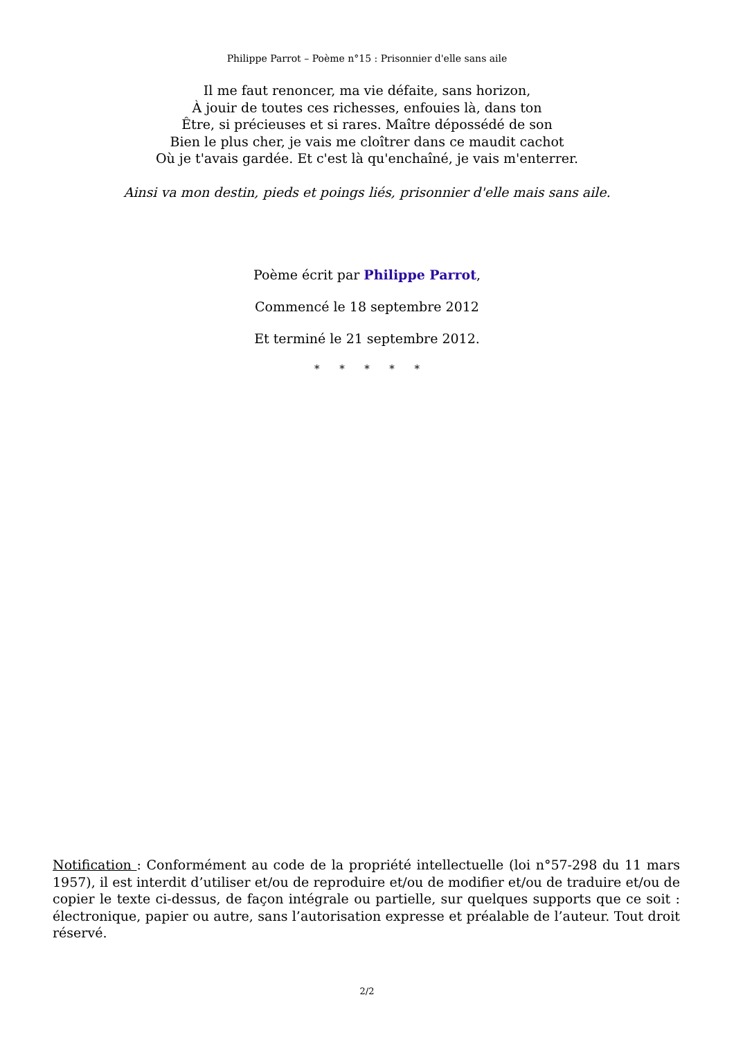Philippe Parrot – Poème n°15 : Prisonnier d'elle sans aile
Il me faut renoncer, ma vie défaite, sans horizon,
À jouir de toutes ces richesses, enfouies là, dans ton
Être, si précieuses et si rares. Maître dépossédé de son
Bien le plus cher, je vais me cloîtrer dans ce maudit cachot
Où je t'avais gardée. Et c'est là qu'enchaîné, je vais m'enterrer.
Ainsi va mon destin, pieds et poings liés, prisonnier d'elle mais sans aile.
Poème écrit par Philippe Parrot,
Commencé le 18 septembre 2012
Et terminé le 21 septembre 2012.
* * * * *
Notification : Conformément au code de la propriété intellectuelle (loi n°57-298 du 11 mars 1957), il est interdit d’utiliser et/ou de reproduire et/ou de modifier et/ou de traduire et/ou de copier le texte ci-dessus, de façon intégrale ou partielle, sur quelques supports que ce soit : électronique, papier ou autre, sans l’autorisation expresse et préalable de l’auteur. Tout droit réservé.
2/2